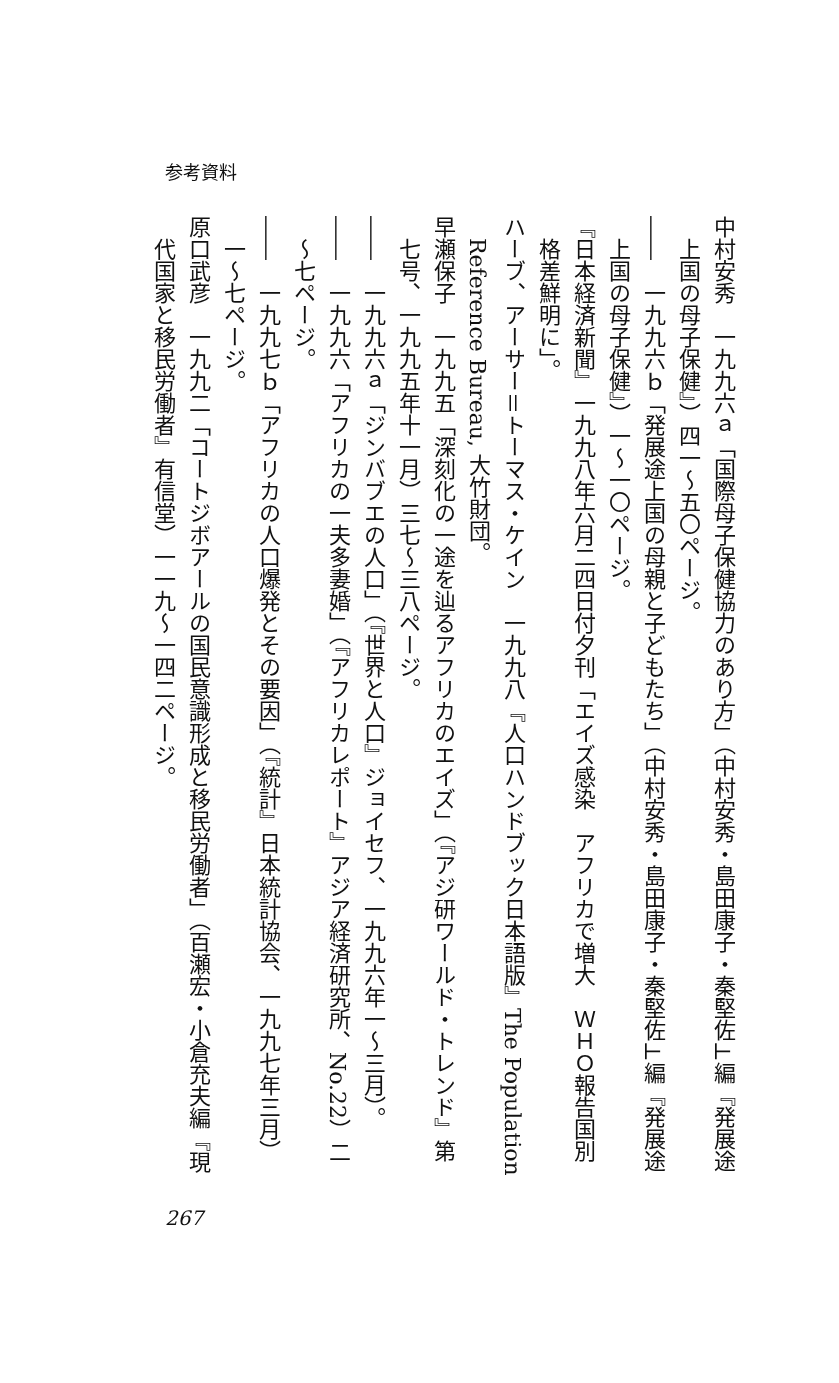参考資料
中村安秀　一九九六ａ「国際母子保健協力のあり方」（中村安秀・島田康子・秦堅佐⊥編『発展途上国の母子保健』）四一～五〇ページ。
――　一九九六ｂ「発展途上国の母親と子どもたち」（中村安秀・島田康子・秦堅佐⊥編『発展途上国の母子保健』）一～一〇ページ。
『日本経済新聞』一九九八年六月二四日付夕刊「エイズ感染　アフリカで増大　ＷＨＯ報告国別格差鮮明に」。
ハーブ、アーサー＝トーマス・ケイン　一九九八『人口ハンドブック日本語版』The Population Reference Bureau, 大竹財団。
早瀬保子　一九九五「深刻化の一途を辿るアフリカのエイズ」（『アジ研ワールド・トレンド』第七号、一九九五年十一月）三七～三八ページ。
――　一九九六ａ「ジンバブエの人口」（『世界と人口』ジョイセフ、一九九六年一～三月）。
――　一九九六「アフリカの一夫多妻婚」（『アフリカレポート』アジア経済研究所、No.22）二～七ページ。
――　一九九七ｂ「アフリカの人口爆発とその要因」（『統計』日本統計協会、一九九七年三月）一～七ページ。
原口武彦　一九九二「コートジボアールの国民意識形成と移民労働者」（百瀬宏・小倉充夫編『現代国家と移民労働者』有信堂）一一九～一四二ページ。
267